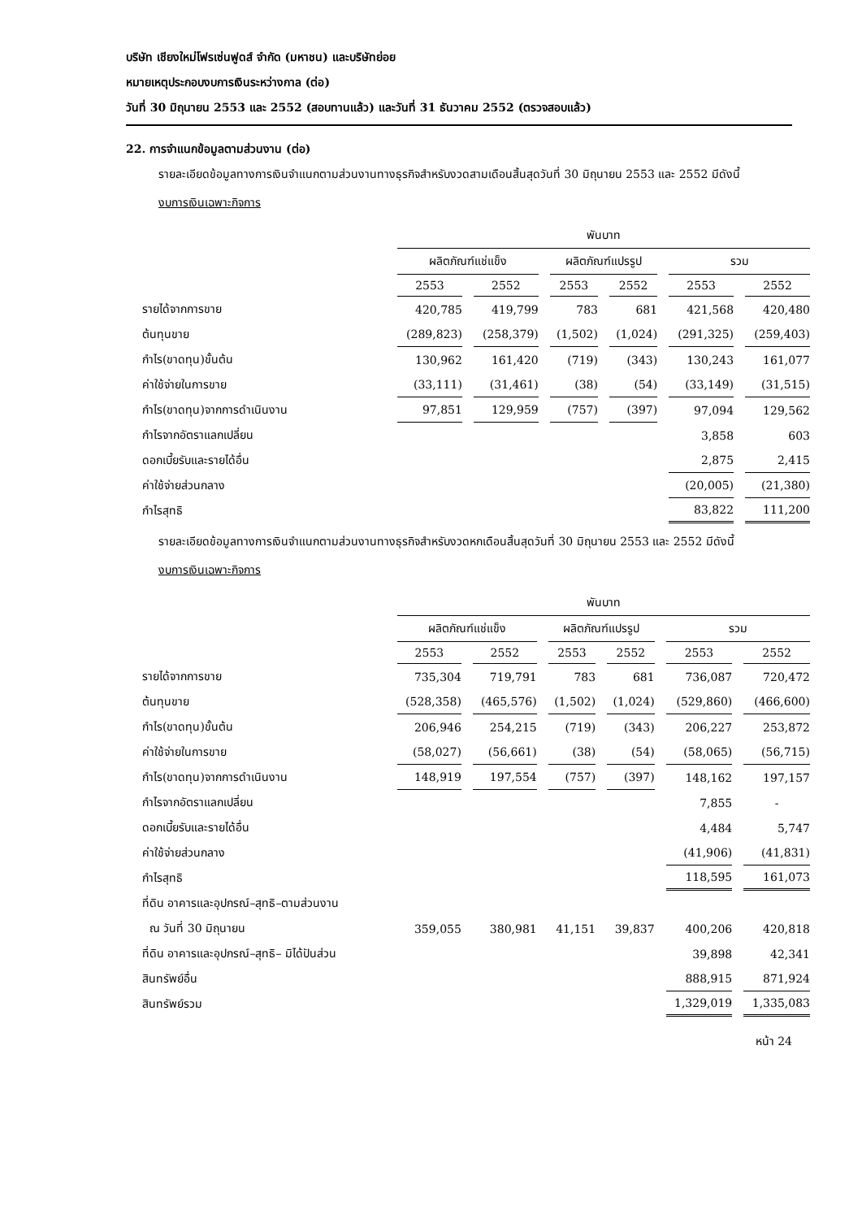บริษัท เชียงใหม่โฟรเซ่นฟูดส์ จำกัด (มหาชน) และบริษัทย่อย
หมายเหตุประกอบงบการเงินระหว่างกาล (ต่อ)
วันที่ 30 มิถุนายน 2553 และ 2552 (สอบทานแล้ว) และวันที่ 31 ธันวาคม 2552 (ตรวจสอบแล้ว)
22. การจำแนกข้อมูลตามส่วนงาน (ต่อ)
รายละเอียดข้อมูลทางการเงินจำแนกตามส่วนงานทางธุรกิจสำหรับงวดสามเดือนสิ้นสุดวันที่ 30 มิถุนายน 2553 และ 2552 มีดังนี้
งบการเงินเฉพาะกิจการ
| | พันบาท | | | | | |
| --- | --- | --- | --- | --- | --- | --- |
| | ผลิตภัณฑ์แช่แข็ง | | ผลิตภัณฑ์แปรรูป | | รวม | |
| | 2553 | 2552 | 2553 | 2552 | 2553 | 2552 |
| รายได้จากการขาย | 420,785 | 419,799 | 783 | 681 | 421,568 | 420,480 |
| ต้นทุนขาย | (289,823) | (258,379) | (1,502) | (1,024) | (291,325) | (259,403) |
| กำไร(ขาดทุน)ขั้นต้น | 130,962 | 161,420 | (719) | (343) | 130,243 | 161,077 |
| ค่าใช้จ่ายในการขาย | (33,111) | (31,461) | (38) | (54) | (33,149) | (31,515) |
| กำไร(ขาดทุน)จากการดำเนินงาน | 97,851 | 129,959 | (757) | (397) | 97,094 | 129,562 |
| กำไรจากอัตราแลกเปลี่ยน | | | | | 3,858 | 603 |
| ดอกเบี้ยรับและรายได้อื่น | | | | | 2,875 | 2,415 |
| ค่าใช้จ่ายส่วนกลาง | | | | | (20,005) | (21,380) |
| กำไรสุทธิ | | | | | 83,822 | 111,200 |
รายละเอียดข้อมูลทางการเงินจำแนกตามส่วนงานทางธุรกิจสำหรับงวดหกเดือนสิ้นสุดวันที่ 30 มิถุนายน 2553 และ 2552 มีดังนี้
งบการเงินเฉพาะกิจการ
| | พันบาท | | | | | |
| --- | --- | --- | --- | --- | --- | --- |
| | ผลิตภัณฑ์แช่แข็ง | | ผลิตภัณฑ์แปรรูป | | รวม | |
| | 2553 | 2552 | 2553 | 2552 | 2553 | 2552 |
| รายได้จากการขาย | 735,304 | 719,791 | 783 | 681 | 736,087 | 720,472 |
| ต้นทุนขาย | (528,358) | (465,576) | (1,502) | (1,024) | (529,860) | (466,600) |
| กำไร(ขาดทุน)ขั้นต้น | 206,946 | 254,215 | (719) | (343) | 206,227 | 253,872 |
| ค่าใช้จ่ายในการขาย | (58,027) | (56,661) | (38) | (54) | (58,065) | (56,715) |
| กำไร(ขาดทุน)จากการดำเนินงาน | 148,919 | 197,554 | (757) | (397) | 148,162 | 197,157 |
| กำไรจากอัตราแลกเปลี่ยน | | | | | 7,855 | - |
| ดอกเบี้ยรับและรายได้อื่น | | | | | 4,484 | 5,747 |
| ค่าใช้จ่ายส่วนกลาง | | | | | (41,906) | (41,831) |
| กำไรสุทธิ | | | | | 118,595 | 161,073 |
| ที่ดิน อาคารและอุปกรณ์–สุทธิ–ตามส่วนงาน | | | | | | |
| ณ วันที่ 30 มิถุนายน | 359,055 | 380,981 | 41,151 | 39,837 | 400,206 | 420,818 |
| ที่ดิน อาคารและอุปกรณ์–สุทธิ– มิได้ปันส่วน | | | | | 39,898 | 42,341 |
| สินทรัพย์อื่น | | | | | 888,915 | 871,924 |
| สินทรัพย์รวม | | | | | 1,329,019 | 1,335,083 |
หน้า 24